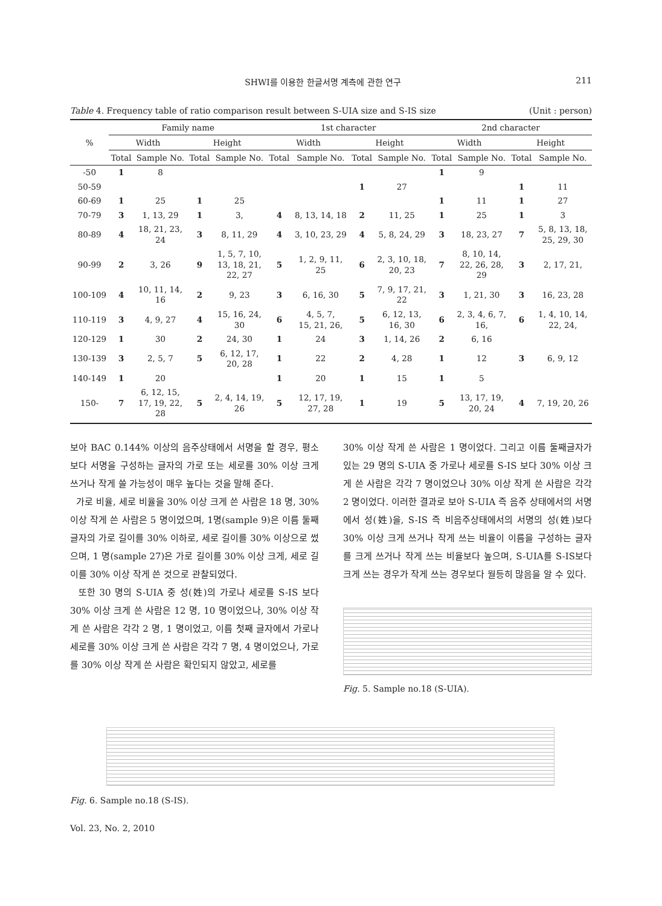SHWI를 이용한 한글서명 계측에 관한 연구 211
Table 4. Frequency table of ratio comparison result between S-UIA size and S-IS size (Unit : person)
| % | Family name | | | | 1st character | | | | 2nd character | | | |
| --- | --- | --- | --- | --- | --- | --- | --- | --- | --- | --- | --- | --- |
| | Width | | Height | | Width | | Height | | Width | | Height | |
| | Total | Sample No. | Total | Sample No. | Total | Sample No. | Total | Sample No. | Total | Sample No. | Total | Sample No. |
| -50 | 1 | 8 | | | | | | | 1 | 9 | | |
| 50-59 | | | | | | | 1 | 27 | | | 1 | 11 |
| 60-69 | 1 | 25 | 1 | 25 | | | | | 1 | 11 | 1 | 27 |
| 70-79 | 3 | 1, 13, 29 | 1 | 3, | 4 | 8, 13, 14, 18 | 2 | 11, 25 | 1 | 25 | 1 | 3 |
| 80-89 | 4 | 18, 21, 23, 24 | 3 | 8, 11, 29 | 4 | 3, 10, 23, 29 | 4 | 5, 8, 24, 29 | 3 | 18, 23, 27 | 7 | 5, 8, 13, 18, 25, 29, 30 |
| 90-99 | 2 | 3, 26 | 9 | 1, 5, 7, 10, 13, 18, 21, 22, 27 | 5 | 1, 2, 9, 11, 25 | 6 | 2, 3, 10, 18, 20, 23 | 7 | 8, 10, 14, 22, 26, 28, 29 | 3 | 2, 17, 21, |
| 100-109 | 4 | 10, 11, 14, 16 | 2 | 9, 23 | 3 | 6, 16, 30 | 5 | 7, 9, 17, 21, 22 | 3 | 1, 21, 30 | 3 | 16, 23, 28 |
| 110-119 | 3 | 4, 9, 27 | 4 | 15, 16, 24, 30 | 6 | 4, 5, 7, 15, 21, 26, | 5 | 6, 12, 13, 16, 30 | 6 | 2, 3, 4, 6, 7, 16, | 6 | 1, 4, 10, 14, 22, 24, |
| 120-129 | 1 | 30 | 2 | 24, 30 | 1 | 24 | 3 | 1, 14, 26 | 2 | 6, 16 | | |
| 130-139 | 3 | 2, 5, 7 | 5 | 6, 12, 17, 20, 28 | 1 | 22 | 2 | 4, 28 | 1 | 12 | 3 | 6, 9, 12 |
| 140-149 | 1 | 20 | | | 1 | 20 | 1 | 15 | 1 | 5 | | |
| 150- | 7 | 6, 12, 15, 17, 19, 22, 28 | 5 | 2, 4, 14, 19, 26 | 5 | 12, 17, 19, 27, 28 | 1 | 19 | 5 | 13, 17, 19, 20, 24 | 4 | 7, 19, 20, 26 |
보아 BAC 0.144% 이상의 음주상태에서 서명을 할 경우, 평소보다 서명을 구성하는 글자의 가로 또는 세로를 30% 이상 크게 쓰거나 작게 쓸 가능성이 매우 높다는 것을 말해 준다.
가로 비율, 세로 비율을 30% 이상 크게 쓴 사람은 18 명, 30%이상 작게 쓴 사람은 5 명이었으며, 1명(sample 9)은 이름 둘째 글자의 가로 길이를 30% 이하로, 세로 길이를 30% 이상으로 썼으며, 1 명(sample 27)은 가로 길이를 30% 이상 크게, 세로 길이를 30% 이상 작게 쓴 것으로 관찰되었다.
또한 30 명의 S-UIA 중 성(姓)의 가로나 세로를 S-IS 보다 30% 이상 크게 쓴 사람은 12 명, 10 명이었으나, 30% 이상 작게 쓴 사람은 각각 2 명, 1 명이었고, 이름 첫째 글자에서 가로나 세로를 30% 이상 크게 쓴 사람은 각각 7 명, 4 명이었으나, 가로를 30% 이상 작게 쓴 사람은 확인되지 않았고, 세로를
30% 이상 작게 쓴 사람은 1 명이었다. 그리고 이름 둘째글자가 있는 29 명의 S-UIA 중 가로나 세로를 S-IS 보다 30% 이상 크게 쓴 사람은 각각 7 명이었으나 30% 이상 작게 쓴 사람은 각각 2 명이었다. 이러한 결과로 보아 S-UIA 즉 음주 상태에서의 서명에서 성(姓)을, S-IS 즉 비음주상태에서의 서명의 성(姓)보다 30% 이상 크게 쓰거나 작게 쓰는 비율이 이름을 구성하는 글자를 크게 쓰거나 작게 쓰는 비율보다 높으며, S-UIA를 S-IS보다 크게 쓰는 경우가 작게 쓰는 경우보다 월등히 많음을 알 수 있다.
Fig. 5. Sample no.18 (S-UIA).
Fig. 6. Sample no.18 (S-IS).
Vol. 23, No. 2, 2010